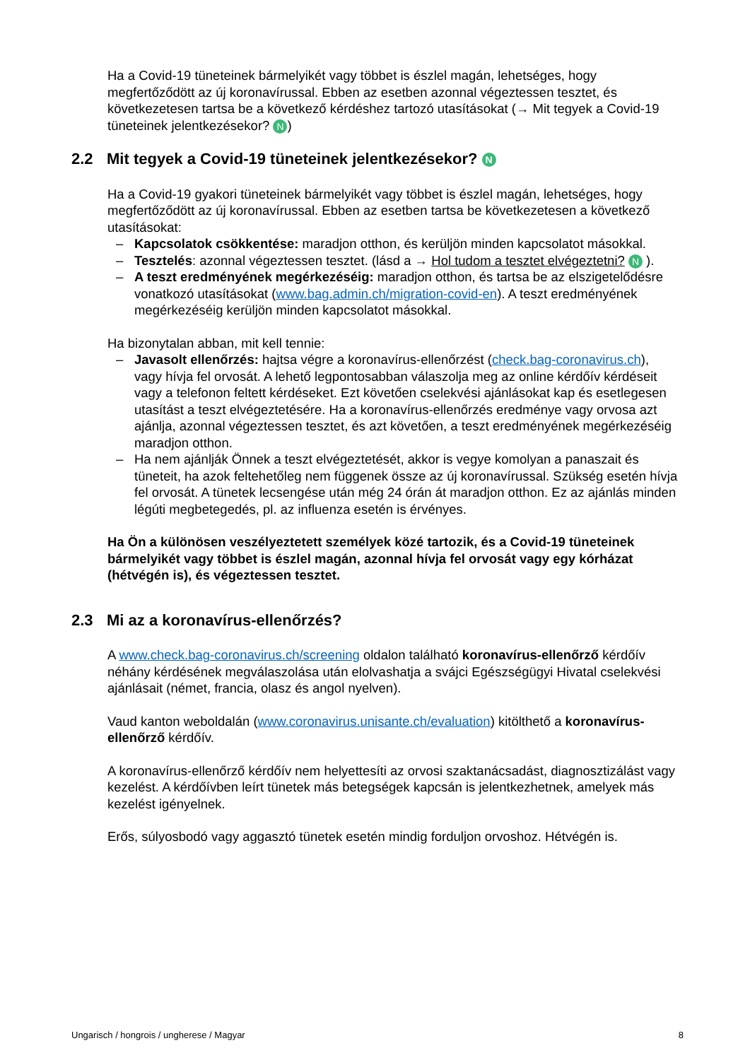Ha a Covid-19 tüneteinek bármelyikét vagy többet is észlel magán, lehetséges, hogy megfertőződött az új koronavírussal. Ebben az esetben azonnal végeztessen tesztet, és következetesen tartsa be a következő kérdéshez tartozó utasításokat (→ Mit tegyek a Covid-19 tüneteinek jelentkezésekor? N)
2.2 Mit tegyek a Covid-19 tüneteinek jelentkezésekor? N
Ha a Covid-19 gyakori tüneteinek bármelyikét vagy többet is észlel magán, lehetséges, hogy megfertőződött az új koronavírussal. Ebben az esetben tartsa be következetesen a következő utasításokat:
– Kapcsolatok csökkentése: maradjon otthon, és kerüljön minden kapcsolatot másokkal.
– Tesztelés: azonnal végeztessen tesztet. (lásd a → Hol tudom a tesztet elvégeztetni? N ).
– A teszt eredményének megérkezéséig: maradjon otthon, és tartsa be az elszigetelődésre vonatkozó utasításokat (www.bag.admin.ch/migration-covid-en). A teszt eredményének megérkezéséig kerüljön minden kapcsolatot másokkal.
Ha bizonytalan abban, mit kell tennie:
– Javasolt ellenőrzés: hajtsa végre a koronavírus-ellenőrzést (check.bag-coronavirus.ch), vagy hívja fel orvosát. A lehető legpontosabban válaszolja meg az online kérdőív kérdéseit vagy a telefonon feltett kérdéseket. Ezt követően cselekvési ajánlásokat kap és esetlegesen utasítást a teszt elvégeztetésére. Ha a koronavírus-ellenőrzés eredménye vagy orvosa azt ajánlja, azonnal végeztessen tesztet, és azt követően, a teszt eredményének megérkezéséig maradjon otthon.
– Ha nem ajánlják Önnek a teszt elvégeztetését, akkor is vegye komolyan a panaszait és tüneteit, ha azok feltehetőleg nem függenek össze az új koronavírussal. Szükség esetén hívja fel orvosát. A tünetek lecsengése után még 24 órán át maradjon otthon. Ez az ajánlás minden légúti megbetegedés, pl. az influenza esetén is érvényes.
Ha Ön a különösen veszélyeztetett személyek közé tartozik, és a Covid-19 tüneteinek bármelyikét vagy többet is észlel magán, azonnal hívja fel orvosát vagy egy kórházat (hétvégén is), és végeztessen tesztet.
2.3 Mi az a koronavírus-ellenőrzés?
A www.check.bag-coronavirus.ch/screening oldalon található koronavírus-ellenőrző kérdőív néhány kérdésének megválaszolása után elolvashatja a svájci Egészségügyi Hivatal cselekvési ajánlásait (német, francia, olasz és angol nyelven).
Vaud kanton weboldalán (www.coronavirus.unisante.ch/evaluation) kitölthető a koronavírus-ellenőrző kérdőív.
A koronavírus-ellenőrző kérdőív nem helyettesíti az orvosi szaktanácsadást, diagnosztizálást vagy kezelést. A kérdőívben leírt tünetek más betegségek kapcsán is jelentkezhetnek, amelyek más kezelést igényelnek.
Erős, súlyosbodó vagy aggasztó tünetek esetén mindig forduljon orvoshoz. Hétvégén is.
Ungarisch / hongrois / ungherese / Magyar 8